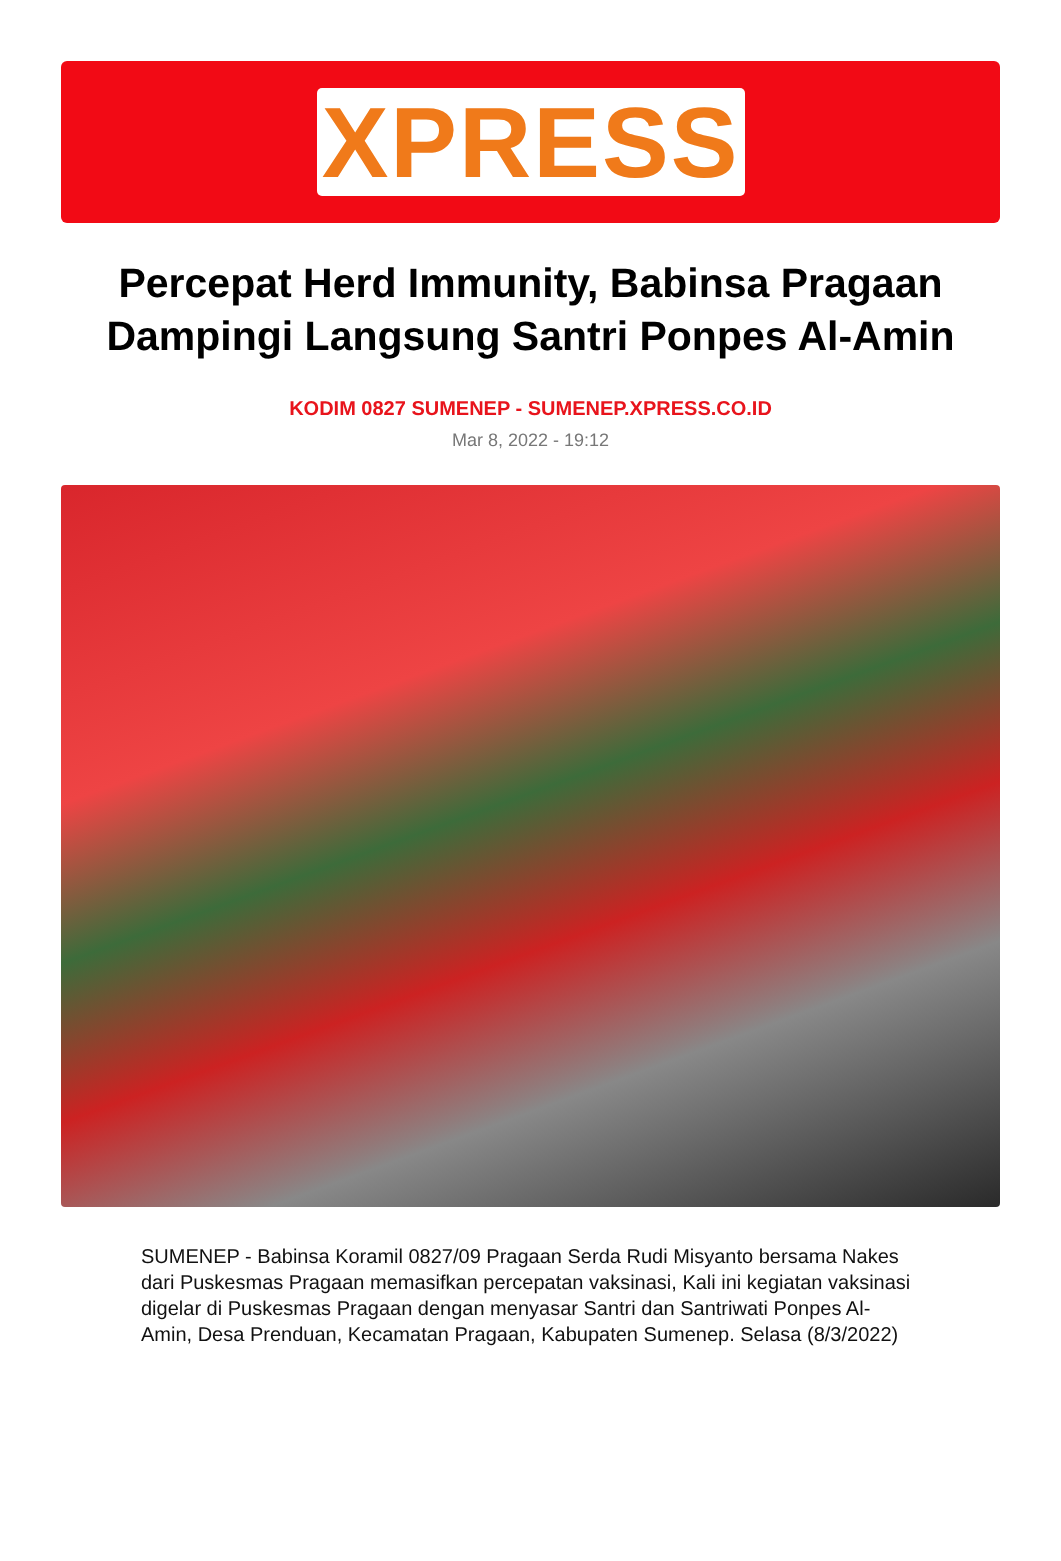XPRESS
Percepat Herd Immunity, Babinsa Pragaan Dampingi Langsung Santri Ponpes Al-Amin
KODIM 0827 SUMENEP - SUMENEP.XPRESS.CO.ID
Mar 8, 2022 - 19:12
SUMENEP - Babinsa Koramil 0827/09 Pragaan Serda Rudi Misyanto bersama Nakes dari Puskesmas Pragaan memasifkan percepatan vaksinasi, Kali ini kegiatan vaksinasi digelar di Puskesmas Pragaan dengan menyasar Santri dan Santriwati Ponpes Al-Amin, Desa Prenduan, Kecamatan Pragaan, Kabupaten Sumenep. Selasa (8/3/2022)